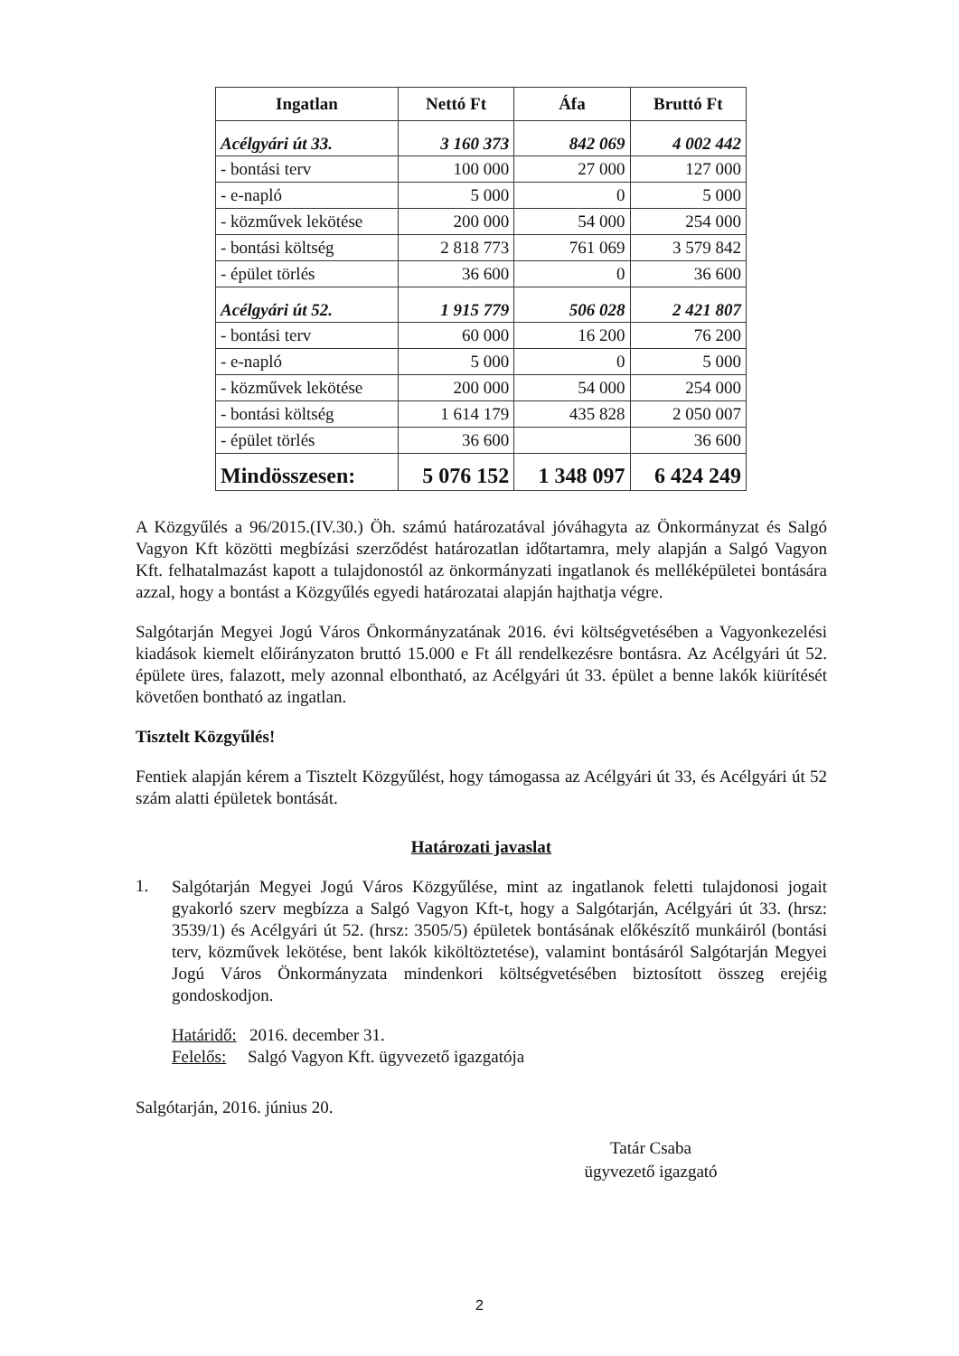| Ingatlan | Nettó Ft | Áfa | Bruttó Ft |
| --- | --- | --- | --- |
| Acélgyári út 33. | 3 160 373 | 842 069 | 4 002 442 |
| - bontási terv | 100 000 | 27 000 | 127 000 |
| - e-napló | 5 000 | 0 | 5 000 |
| - közművek lekötése | 200 000 | 54 000 | 254 000 |
| - bontási költség | 2 818 773 | 761 069 | 3 579 842 |
| - épület törlés | 36 600 | 0 | 36 600 |
| Acélgyári út 52. | 1 915 779 | 506 028 | 2 421 807 |
| - bontási terv | 60 000 | 16 200 | 76 200 |
| - e-napló | 5 000 | 0 | 5 000 |
| - közművek lekötése | 200 000 | 54 000 | 254 000 |
| - bontási költség | 1 614 179 | 435 828 | 2 050 007 |
| - épület törlés | 36 600 | | 36 600 |
| Mindösszesen: | 5 076 152 | 1 348 097 | 6 424 249 |
A Közgyűlés a 96/2015.(IV.30.) Öh. számú határozatával jóváhagyta az Önkormányzat és Salgó Vagyon Kft közötti megbízási szerződést határozatlan időtartamra, mely alapján a Salgó Vagyon Kft. felhatalmazást kapott a tulajdonostól az önkormányzati ingatlanok és melléképületei bontására azzal, hogy a bontást a Közgyűlés egyedi határozatai alapján hajthatja végre.
Salgótarján Megyei Jogú Város Önkormányzatának 2016. évi költségvetésében a Vagyonkezelési kiadások kiemelt előirányzaton bruttó 15.000 e Ft áll rendelkezésre bontásra. Az Acélgyári út 52. épülete üres, falazott, mely azonnal elbontható, az Acélgyári út 33. épület a benne lakók kiürítését követően bontható az ingatlan.
Tisztelt Közgyűlés!
Fentiek alapján kérem a Tisztelt Közgyűlést, hogy támogassa az Acélgyári út 33, és Acélgyári út 52 szám alatti épületek bontását.
Határozati javaslat
1.
Salgótarján Megyei Jogú Város Közgyűlése, mint az ingatlanok feletti tulajdonosi jogait gyakorló szerv megbízza a Salgó Vagyon Kft-t, hogy a Salgótarján, Acélgyári út 33. (hrsz: 3539/1) és Acélgyári út 52. (hrsz: 3505/5) épületek bontásának előkészítő munkáiról (bontási terv, közművek lekötése, bent lakók kiköltöztetése), valamint bontásáról Salgótarján Megyei Jogú Város Önkormányzata mindenkori költségvetésében biztosított összeg erejéig gondoskodjon.
Határidő: 2016. december 31.
Felelős: Salgó Vagyon Kft. ügyvezető igazgatója
Salgótarján, 2016. június 20.
Tatár Csaba
ügyvezető igazgató
2